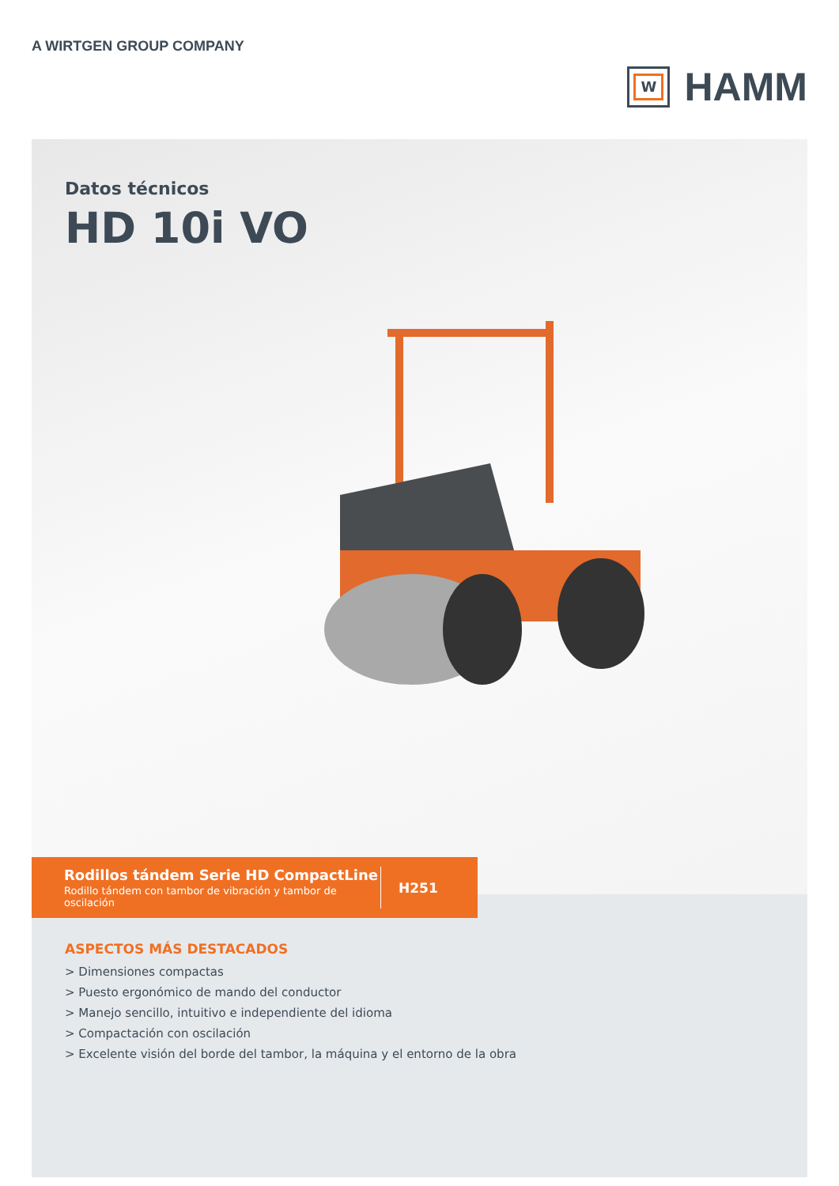A WIRTGEN GROUP COMPANY
W
HAMM
Datos técnicos
HD 10i VO
Rodillos tándem Serie HD CompactLine
Rodillo tándem con tambor de vibración y tambor de oscilación
H251
ASPECTOS MÁS DESTACADOS
> Dimensiones compactas
> Puesto ergonómico de mando del conductor
> Manejo sencillo, intuitivo e independiente del idioma
> Compactación con oscilación
> Excelente visión del borde del tambor, la máquina y el entorno de la obra